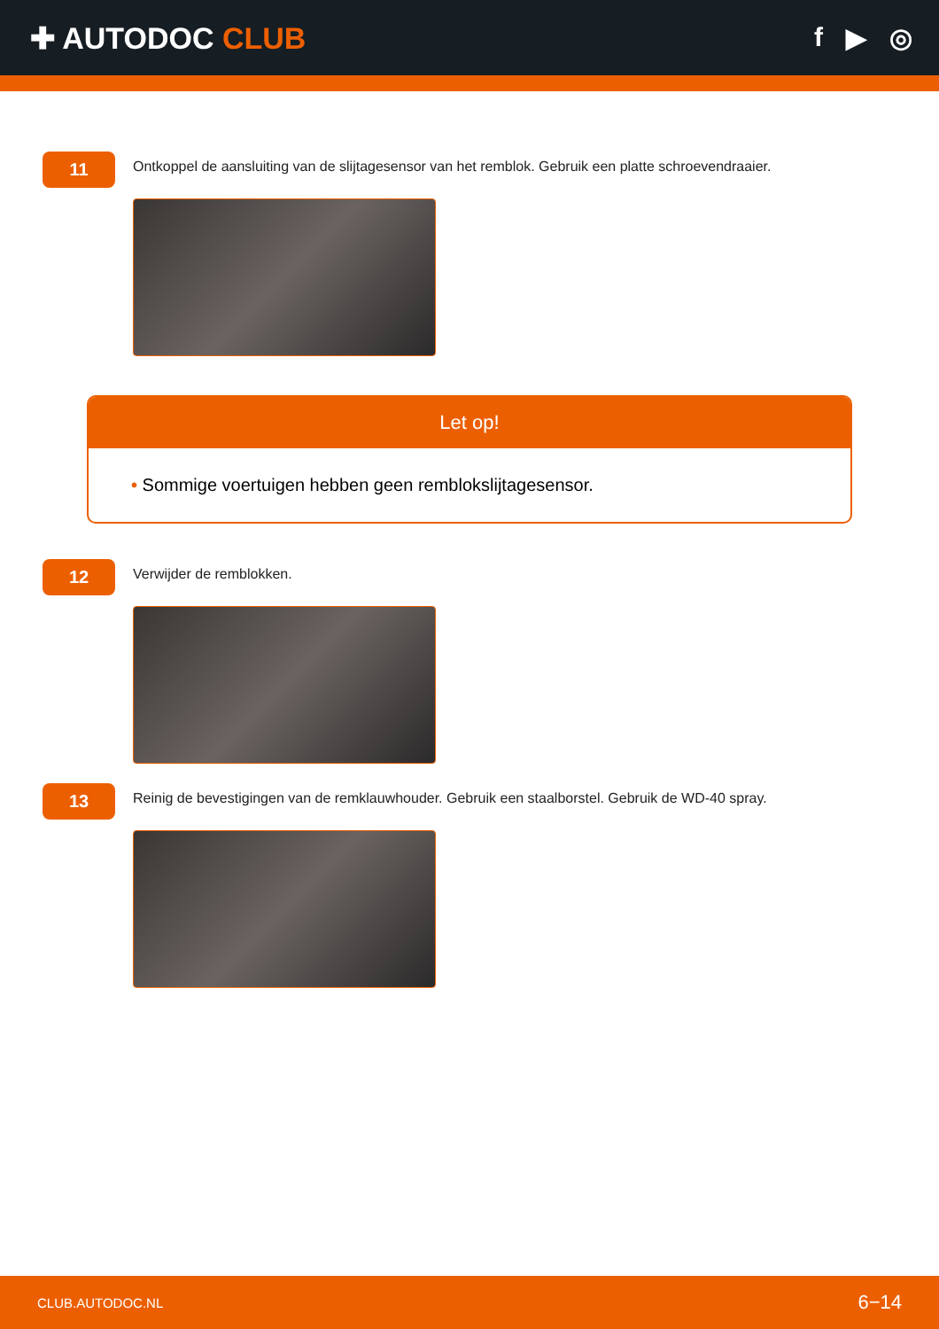✚ AUTODOC CLUB f ▶ ◎
11
Ontkoppel de aansluiting van de slijtagesensor van het remblok. Gebruik een platte schroevendraaier.
Let op!
• Sommige voertuigen hebben geen remblokslijtagesensor.
12
Verwijder de remblokken.
13
Reinig de bevestigingen van de remklauwhouder. Gebruik een staalborstel. Gebruik de WD-40 spray.
CLUB.AUTODOC.NL 6−14